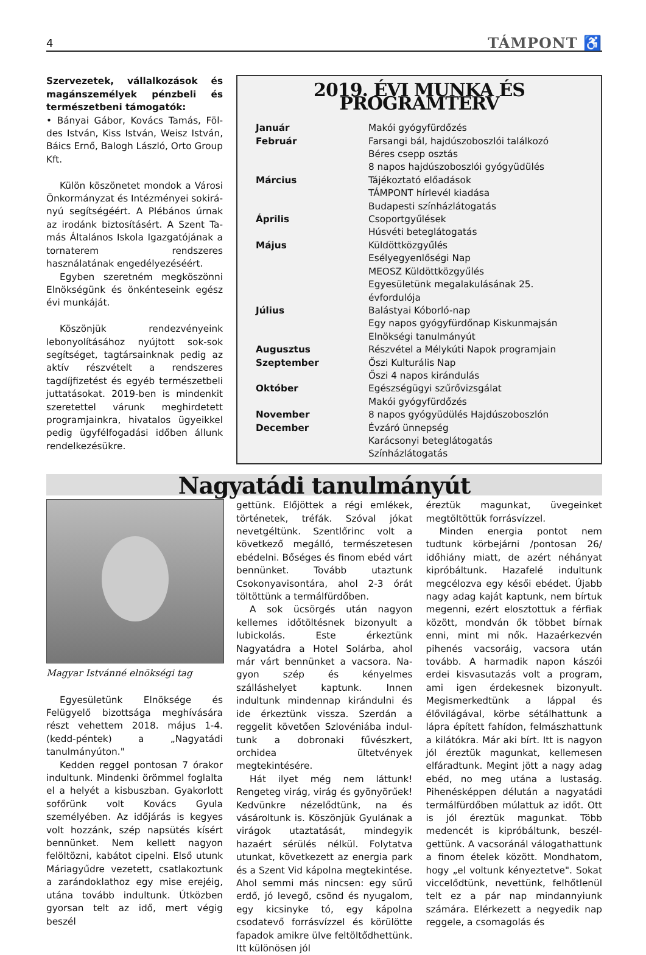4 TÁMPONT ♿
Szervezetek, vállalkozások és magán­személyek pénzbeli és természetbeni támogatók:
• Bányai Gábor, Kovács Tamás, Föl­des István, Kiss István, Weisz Ist­ván, Báics Ernő, Balogh László, Orto Group Kft.
Külön köszönetet mondok a Városi Önkormányzat és Intézményei sokirá­nyú segítségéért. A Plébános úrnak az irodánk biztosításért. A Szent Ta­más Általános Iskola Igazgatójának a tornaterem rendszeres használatának engedélyezéséért.
Egyben szeretném megköszönni El­nökségünk és önkénteseink egész évi munkáját.
Köszönjük rendezvényeink lebonyo­lításához nyújtott sok-sok segítséget, tagtársainknak pedig az aktív részvé­telt a rendszeres tagdíjfizetést és egyéb természetbeli juttatásokat. 2019-ben is mindenkit szeretettel várunk meghirde­tett programjainkra, hivatalos ügyeik­kel pedig ügyfélfogadási időben állunk rendelkezésükre.
2019. ÉVI MUNKA ÉS PROGRAMTERV
| Január | Makói gyógyfürdőzés |
| Február | Farsangi bál, hajdúszoboszlói találkozó |
| | Béres csepp osztás |
| | 8 napos hajdúszoboszlói gyógyüdülés |
| Március | Tájékoztató előadások |
| | TÁMPONT hírlevél kiadása |
| | Budapesti színházlátogatás |
| Április | Csoportgyűlések |
| | Húsvéti beteglátogatás |
| Május | Küldöttközgyűlés |
| | Esélyegyenlőségi Nap |
| | MEOSZ Küldöttközgyűlés |
| | Egyesületünk megalakulásának 25. évfordulója |
| Július | Balástyai Kóborló-nap |
| | Egy napos gyógyfürdőnap Kiskunmajsán |
| | Elnökségi tanulmányút |
| Augusztus | Részvétel a Mélykúti Napok programjain |
| Szeptember | Őszi Kulturális Nap |
| | Őszi 4 napos kirándulás |
| Október | Egészségügyi szűrővizsgálat |
| | Makói gyógyfürdőzés |
| November | 8 napos gyógyüdülés Hajdúszoboszlón |
| December | Évzáró ünnepség |
| | Karácsonyi beteglátogatás |
| | Színházlátogatás |
Nagyatádi tanulmányút
Magyar Istvánné elnökségi tag
Egyesületünk Elnöksége és Felügyelő bizottsága meghívására részt vehettem 2018. május 1-4. (kedd-péntek) a „Nagy­atádi tanulmányúton."
Kedden reggel pontosan 7 órakor in­dultunk. Mindenki örömmel foglalta el a helyét a kisbuszban. Gyakorlott sofő­rünk volt Kovács Gyula személyében. Az időjárás is kegyes volt hozzánk, szép napsütés kísért bennünket. Nem kellett nagyon felöltözni, kabátot cipelni. Első utunk Máriagyűdre vezetett, csatlakoz­tunk a zarándoklathoz egy mise erejé­ig, utána tovább indultunk. Útközben gyorsan telt az idő, mert végig beszél­
gettünk. Előjöttek a régi emlékek, törté­netek, tréfák. Szóval jókat nevetgéltünk. Szentlőrinc volt a következő megálló, ter­mészetesen ebédelni. Bőséges és finom ebéd várt bennünket. Tovább utaztunk Csokonyavisontára, ahol 2-3 órát töltöt­tünk a termálfürdőben.
A sok ücsörgés után nagyon kellemes időtöltésnek bizonyult a lubickolás. Este érkeztünk Nagyatádra a Hotel Solárba, ahol már várt bennünket a vacsora. Na­gyon szép és kényelmes szálláshelyet kaptunk. Innen indultunk mindennap ki­rándulni és ide érkeztünk vissza. Szerdán a reggelit követően Szlovéniába indul­tunk a dobronaki fűvészkert, orchidea ültetvények megtekintésére.
Hát ilyet még nem láttunk! Rengeteg virág, virág és gyönyörűek! Kedvünkre nézelődtünk, na és vásároltunk is. Kö­szönjük Gyulának a virágok utaztatását, mindegyik hazaért sérülés nélkül. Foly­tatva utunkat, következett az energia park és a Szent Vid kápolna megtekin­tése. Ahol semmi más nincsen: egy sűrű erdő, jó levegő, csönd és nyugalom, egy kicsinyke tó, egy kápolna csodatevő for­rásvízzel és körülötte fapadok amikre ülve feltöltődhettünk. Itt különösen jól
éreztük magunkat, üvegeinket megtöl­töttük forrásvízzel.
Minden energia pontot nem tudtunk körbejárni /pontosan 26/ időhiány miatt, de azért néhányat kipróbáltunk. Hazafelé indultunk megcélozva egy késői ebédet. Újabb nagy adag kaját kaptunk, nem bírtuk megenni, ezért elosztottuk a fér­fiak között, mondván ők többet bírnak enni, mint mi nők. Hazaérkezvén pihenés vacsoráig, vacsora után tovább. A har­madik napon kászói erdei kisvasutazás volt a program, ami igen érdekesnek bizonyult. Megismerkedtünk a láppal és élővilágával, körbe sétálhattunk a lápra épített fahídon, felmászhattunk a kilá­tókra. Már aki bírt. Itt is nagyon jól érez­tük magunkat, kellemesen elfáradtunk. Megint jött a nagy adag ebéd, no meg utána a lustaság. Pihenésképpen délután a nagyatádi termálfürdőben múlattuk az időt. Ott is jól éreztük magunkat. Több medencét is kipróbáltunk, beszél­gettünk. A vacsoránál válogathattunk a finom ételek között. Mondhatom, hogy „el voltunk kényeztetve". Sokat viccelőd­tünk, nevettünk, felhőtlenül telt ez a pár nap mindannyiunk számára. Elérkezett a negyedik nap reggele, a csomagolás és